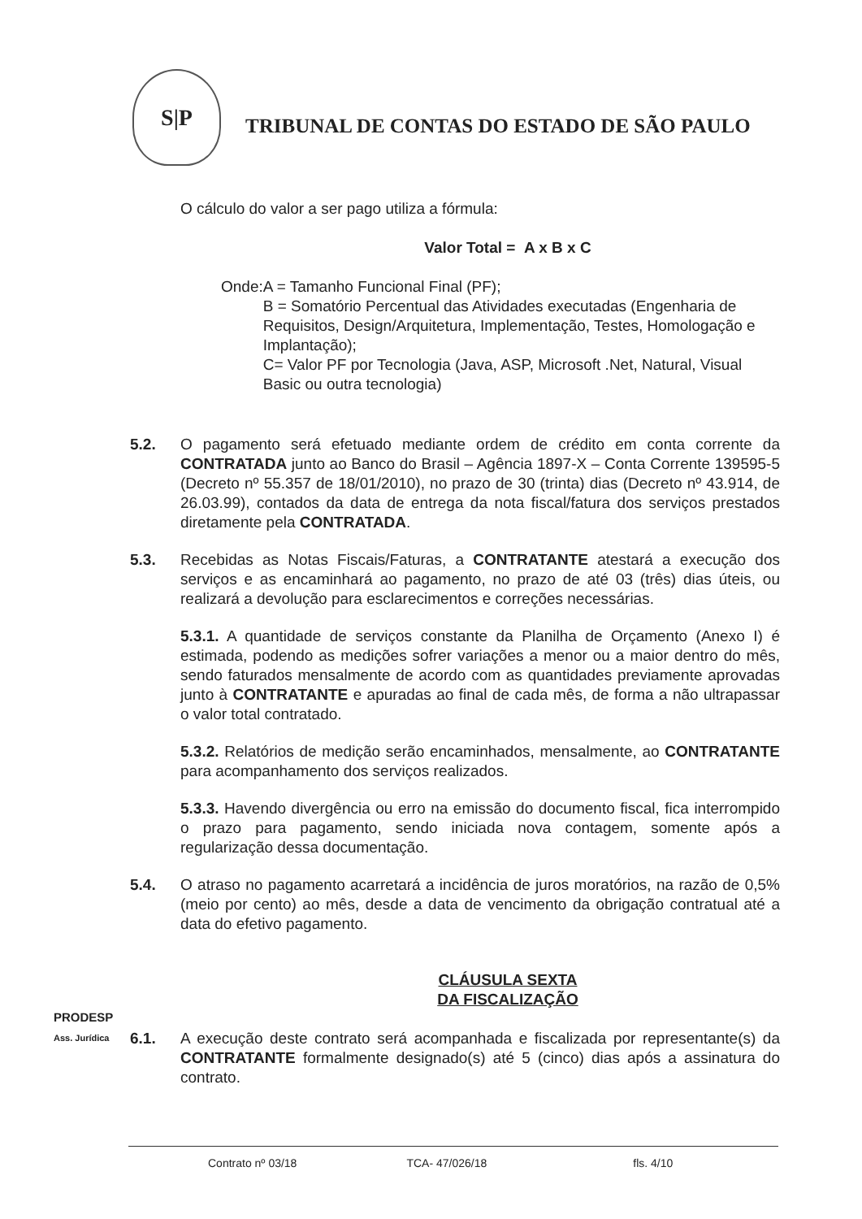S|P
TRIBUNAL DE CONTAS DO ESTADO DE SÃO PAULO
O cálculo do valor a ser pago utiliza a fórmula:
Valor Total = A x B x C
Onde: A = Tamanho Funcional Final (PF);
B = Somatório Percentual das Atividades executadas (Engenharia de Requisitos, Design/Arquitetura, Implementação, Testes, Homologação e Implantação);
C= Valor PF por Tecnologia (Java, ASP, Microsoft .Net, Natural, Visual Basic ou outra tecnologia)
5.2. O pagamento será efetuado mediante ordem de crédito em conta corrente da CONTRATADA junto ao Banco do Brasil – Agência 1897-X – Conta Corrente 139595-5 (Decreto nº 55.357 de 18/01/2010), no prazo de 30 (trinta) dias (Decreto nº 43.914, de 26.03.99), contados da data de entrega da nota fiscal/fatura dos serviços prestados diretamente pela CONTRATADA.
5.3. Recebidas as Notas Fiscais/Faturas, a CONTRATANTE atestará a execução dos serviços e as encaminhará ao pagamento, no prazo de até 03 (três) dias úteis, ou realizará a devolução para esclarecimentos e correções necessárias.
5.3.1. A quantidade de serviços constante da Planilha de Orçamento (Anexo I) é estimada, podendo as medições sofrer variações a menor ou a maior dentro do mês, sendo faturados mensalmente de acordo com as quantidades previamente aprovadas junto à CONTRATANTE e apuradas ao final de cada mês, de forma a não ultrapassar o valor total contratado.
5.3.2. Relatórios de medição serão encaminhados, mensalmente, ao CONTRATANTE para acompanhamento dos serviços realizados.
5.3.3. Havendo divergência ou erro na emissão do documento fiscal, fica interrompido o prazo para pagamento, sendo iniciada nova contagem, somente após a regularização dessa documentação.
5.4. O atraso no pagamento acarretará a incidência de juros moratórios, na razão de 0,5% (meio por cento) ao mês, desde a data de vencimento da obrigação contratual até a data do efetivo pagamento.
CLÁUSULA SEXTA
DA FISCALIZAÇÃO
6.1. A execução deste contrato será acompanhada e fiscalizada por representante(s) da CONTRATANTE formalmente designado(s) até 5 (cinco) dias após a assinatura do contrato.
PRODESP
Ass. Jurídica
Contrato nº 03/18 TCA- 47/026/18 fls. 4/10